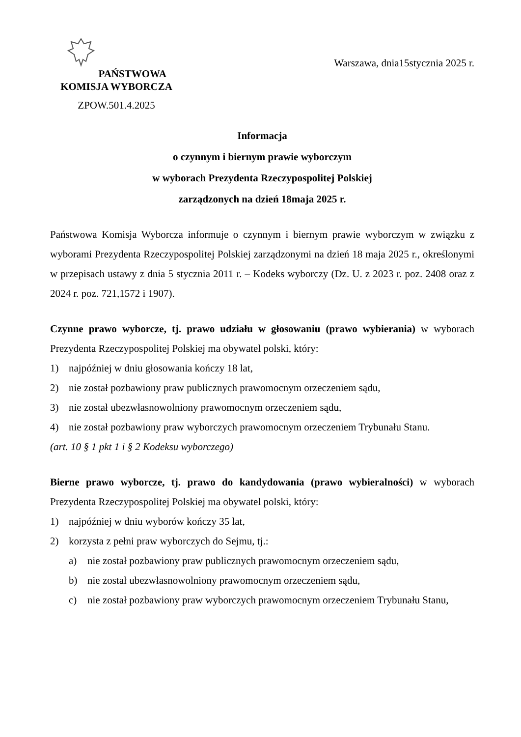PAŃSTWOWA
KOMISJA WYBORCZA
ZPOW.501.4.2025
Warszawa, dnia15stycznia 2025 r.
Informacja
o czynnym i biernym prawie wyborczym
w wyborach Prezydenta Rzeczypospolitej Polskiej
zarządzonych na dzień 18maja 2025 r.
Państwowa Komisja Wyborcza informuje o czynnym i biernym prawie wyborczym w związku z wyborami Prezydenta Rzeczypospolitej Polskiej zarządzonymi na dzień 18 maja 2025 r., określonymi w przepisach ustawy z dnia 5 stycznia 2011 r. – Kodeks wyborczy (Dz. U. z 2023 r. poz. 2408 oraz z 2024 r. poz. 721,1572 i 1907).
Czynne prawo wyborcze, tj. prawo udziału w głosowaniu (prawo wybierania) w wyborach Prezydenta Rzeczypospolitej Polskiej ma obywatel polski, który:
1) najpóźniej w dniu głosowania kończy 18 lat,
2) nie został pozbawiony praw publicznych prawomocnym orzeczeniem sądu,
3) nie został ubezwłasnowolniony prawomocnym orzeczeniem sądu,
4) nie został pozbawiony praw wyborczych prawomocnym orzeczeniem Trybunału Stanu.
(art. 10 § 1 pkt 1 i § 2 Kodeksu wyborczego)
Bierne prawo wyborcze, tj. prawo do kandydowania (prawo wybieralności) w wyborach Prezydenta Rzeczypospolitej Polskiej ma obywatel polski, który:
1) najpóźniej w dniu wyborów kończy 35 lat,
2) korzysta z pełni praw wyborczych do Sejmu, tj.:
a) nie został pozbawiony praw publicznych prawomocnym orzeczeniem sądu,
b) nie został ubezwłasnowolniony prawomocnym orzeczeniem sądu,
c) nie został pozbawiony praw wyborczych prawomocnym orzeczeniem Trybunału Stanu,